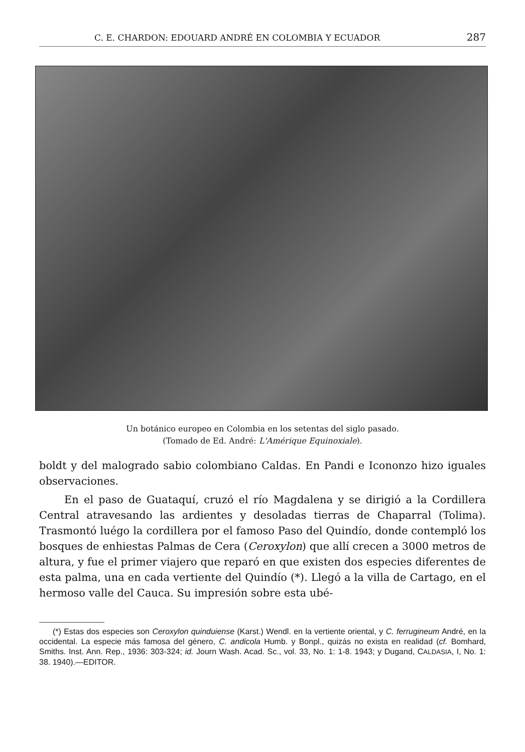C. E. CHARDON: EDOUARD ANDRÉ EN COLOMBIA Y ECUADOR 287
Un botánico europeo en Colombia en los setentas del siglo pasado.
(Tomado de Ed. André: L'Amérique Equinoxiale).
boldt y del malogrado sabio colombiano Caldas. En Pandi e Icononzo hizo iguales observaciones.
En el paso de Guataquí, cruzó el río Magdalena y se dirigió a la Cordillera Central atravesando las ardientes y desoladas tierras de Chaparral (Tolima). Trasmontó luégo la cordillera por el famoso Paso del Quindío, donde contempló los bosques de enhiestas Palmas de Cera (Ceroxylon) que allí crecen a 3000 metros de altura, y fue el primer viajero que reparó en que existen dos especies diferentes de esta palma, una en cada vertiente del Quindío (*). Llegó a la villa de Cartago, en el hermoso valle del Cauca. Su impresión sobre esta ubé-
(*) Estas dos especies son Ceroxylon quinduiense (Karst.) Wendl. en la vertiente oriental, y C. ferrugineum André, en la occidental. La especie más famosa del género, C. andicola Humb. y Bonpl., quizás no exista en realidad (cf. Bomhard, Smiths. Inst. Ann. Rep., 1936: 303-324; id. Journ Wash. Acad. Sc., vol. 33, No. 1: 1-8. 1943; y Dugand, CALDASIA, I, No. 1: 38. 1940).—EDITOR.